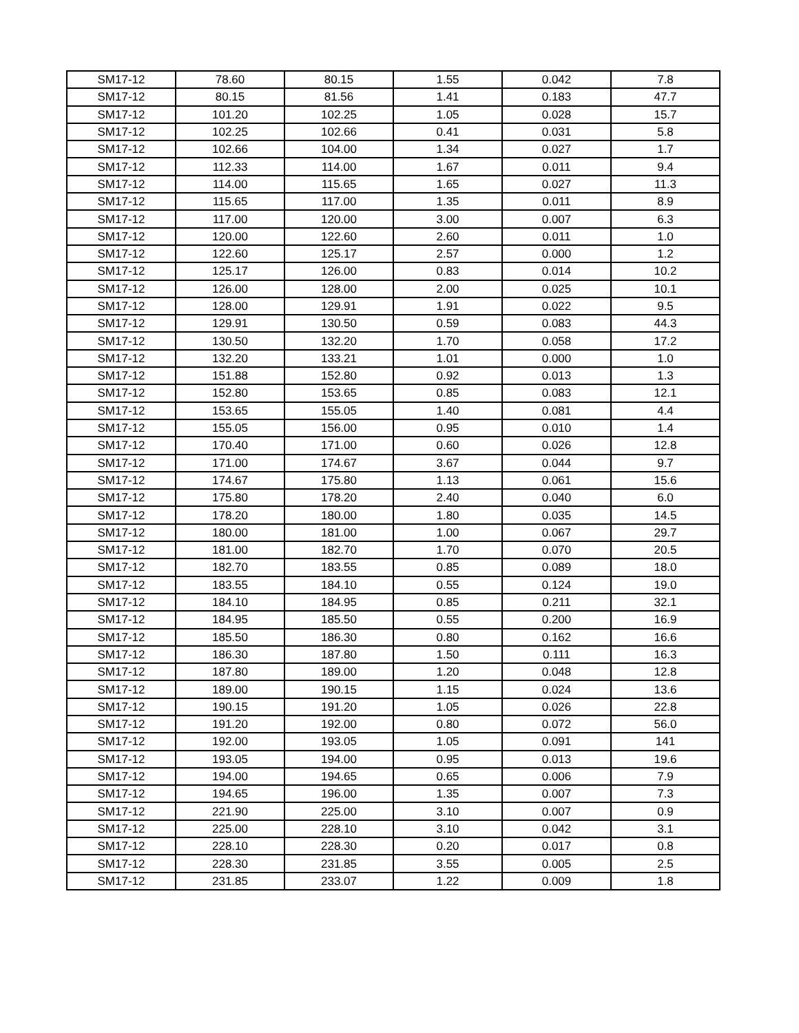| SM17-12 | 78.60 | 80.15 | 1.55 | 0.042 | 7.8 |
| SM17-12 | 80.15 | 81.56 | 1.41 | 0.183 | 47.7 |
| SM17-12 | 101.20 | 102.25 | 1.05 | 0.028 | 15.7 |
| SM17-12 | 102.25 | 102.66 | 0.41 | 0.031 | 5.8 |
| SM17-12 | 102.66 | 104.00 | 1.34 | 0.027 | 1.7 |
| SM17-12 | 112.33 | 114.00 | 1.67 | 0.011 | 9.4 |
| SM17-12 | 114.00 | 115.65 | 1.65 | 0.027 | 11.3 |
| SM17-12 | 115.65 | 117.00 | 1.35 | 0.011 | 8.9 |
| SM17-12 | 117.00 | 120.00 | 3.00 | 0.007 | 6.3 |
| SM17-12 | 120.00 | 122.60 | 2.60 | 0.011 | 1.0 |
| SM17-12 | 122.60 | 125.17 | 2.57 | 0.000 | 1.2 |
| SM17-12 | 125.17 | 126.00 | 0.83 | 0.014 | 10.2 |
| SM17-12 | 126.00 | 128.00 | 2.00 | 0.025 | 10.1 |
| SM17-12 | 128.00 | 129.91 | 1.91 | 0.022 | 9.5 |
| SM17-12 | 129.91 | 130.50 | 0.59 | 0.083 | 44.3 |
| SM17-12 | 130.50 | 132.20 | 1.70 | 0.058 | 17.2 |
| SM17-12 | 132.20 | 133.21 | 1.01 | 0.000 | 1.0 |
| SM17-12 | 151.88 | 152.80 | 0.92 | 0.013 | 1.3 |
| SM17-12 | 152.80 | 153.65 | 0.85 | 0.083 | 12.1 |
| SM17-12 | 153.65 | 155.05 | 1.40 | 0.081 | 4.4 |
| SM17-12 | 155.05 | 156.00 | 0.95 | 0.010 | 1.4 |
| SM17-12 | 170.40 | 171.00 | 0.60 | 0.026 | 12.8 |
| SM17-12 | 171.00 | 174.67 | 3.67 | 0.044 | 9.7 |
| SM17-12 | 174.67 | 175.80 | 1.13 | 0.061 | 15.6 |
| SM17-12 | 175.80 | 178.20 | 2.40 | 0.040 | 6.0 |
| SM17-12 | 178.20 | 180.00 | 1.80 | 0.035 | 14.5 |
| SM17-12 | 180.00 | 181.00 | 1.00 | 0.067 | 29.7 |
| SM17-12 | 181.00 | 182.70 | 1.70 | 0.070 | 20.5 |
| SM17-12 | 182.70 | 183.55 | 0.85 | 0.089 | 18.0 |
| SM17-12 | 183.55 | 184.10 | 0.55 | 0.124 | 19.0 |
| SM17-12 | 184.10 | 184.95 | 0.85 | 0.211 | 32.1 |
| SM17-12 | 184.95 | 185.50 | 0.55 | 0.200 | 16.9 |
| SM17-12 | 185.50 | 186.30 | 0.80 | 0.162 | 16.6 |
| SM17-12 | 186.30 | 187.80 | 1.50 | 0.111 | 16.3 |
| SM17-12 | 187.80 | 189.00 | 1.20 | 0.048 | 12.8 |
| SM17-12 | 189.00 | 190.15 | 1.15 | 0.024 | 13.6 |
| SM17-12 | 190.15 | 191.20 | 1.05 | 0.026 | 22.8 |
| SM17-12 | 191.20 | 192.00 | 0.80 | 0.072 | 56.0 |
| SM17-12 | 192.00 | 193.05 | 1.05 | 0.091 | 141 |
| SM17-12 | 193.05 | 194.00 | 0.95 | 0.013 | 19.6 |
| SM17-12 | 194.00 | 194.65 | 0.65 | 0.006 | 7.9 |
| SM17-12 | 194.65 | 196.00 | 1.35 | 0.007 | 7.3 |
| SM17-12 | 221.90 | 225.00 | 3.10 | 0.007 | 0.9 |
| SM17-12 | 225.00 | 228.10 | 3.10 | 0.042 | 3.1 |
| SM17-12 | 228.10 | 228.30 | 0.20 | 0.017 | 0.8 |
| SM17-12 | 228.30 | 231.85 | 3.55 | 0.005 | 2.5 |
| SM17-12 | 231.85 | 233.07 | 1.22 | 0.009 | 1.8 |